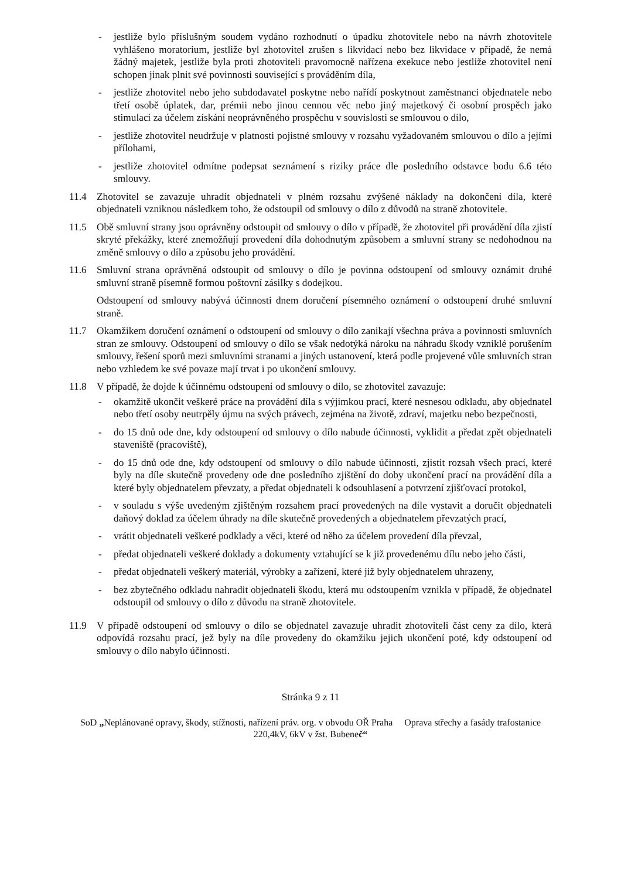- jestliže bylo příslušným soudem vydáno rozhodnutí o úpadku zhotovitele nebo na návrh zhotovitele vyhlášeno moratorium, jestliže byl zhotovitel zrušen s likvidací nebo bez likvidace v případě, že nemá žádný majetek, jestliže byla proti zhotoviteli pravomocně nařízena exekuce nebo jestliže zhotovitel není schopen jinak plnit své povinnosti související s prováděním díla,
- jestliže zhotovitel nebo jeho subdodavatel poskytne nebo nařídí poskytnout zaměstnanci objednatele nebo třetí osobě úplatek, dar, prémii nebo jinou cennou věc nebo jiný majetkový či osobní prospěch jako stimulaci za účelem získání neoprávněného prospěchu v souvislosti se smlouvou o dílo,
- jestliže zhotovitel neudržuje v platnosti pojistné smlouvy v rozsahu vyžadovaném smlouvou o dílo a jejími přílohami,
- jestliže zhotovitel odmítne podepsat seznámení s riziky práce dle posledního odstavce bodu 6.6 této smlouvy.
11.4 Zhotovitel se zavazuje uhradit objednateli v plném rozsahu zvýšené náklady na dokončení díla, které objednateli vzniknou následkem toho, že odstoupil od smlouvy o dílo z důvodů na straně zhotovitele.
11.5 Obě smluvní strany jsou oprávněny odstoupit od smlouvy o dílo v případě, že zhotovitel při provádění díla zjistí skryté překážky, které znemožňují provedení díla dohodnutým způsobem a smluvní strany se nedohodnou na změně smlouvy o dílo a způsobu jeho provádění.
11.6 Smluvní strana oprávněná odstoupit od smlouvy o dílo je povinna odstoupení od smlouvy oznámit druhé smluvní straně písemně formou poštovní zásilky s dodejkou.
Odstoupení od smlouvy nabývá účinnosti dnem doručení písemného oznámení o odstoupení druhé smluvní straně.
11.7 Okamžikem doručení oznámení o odstoupení od smlouvy o dílo zanikají všechna práva a povinnosti smluvních stran ze smlouvy. Odstoupení od smlouvy o dílo se však nedotýká nároku na náhradu škody vzniklé porušením smlouvy, řešení sporů mezi smluvními stranami a jiných ustanovení, která podle projevené vůle smluvních stran nebo vzhledem ke své povaze mají trvat i po ukončení smlouvy.
11.8 V případě, že dojde k účinnému odstoupení od smlouvy o dílo, se zhotovitel zavazuje:
- okamžitě ukončit veškeré práce na provádění díla s výjimkou prací, které nesnesou odkladu, aby objednatel nebo třetí osoby neutrpěly újmu na svých právech, zejména na životě, zdraví, majetku nebo bezpečnosti,
- do 15 dnů ode dne, kdy odstoupení od smlouvy o dílo nabude účinnosti, vyklidit a předat zpět objednateli staveniště (pracoviště),
- do 15 dnů ode dne, kdy odstoupení od smlouvy o dílo nabude účinnosti, zjistit rozsah všech prací, které byly na díle skutečně provedeny ode dne posledního zjištění do doby ukončení prací na provádění díla a které byly objednatelem převzaty, a předat objednateli k odsouhlasení a potvrzení zjišťovací protokol,
- v souladu s výše uvedeným zjištěným rozsahem prací provedených na díle vystavit a doručit objednateli daňový doklad za účelem úhrady na díle skutečně provedených a objednatelem převzatých prací,
- vrátit objednateli veškeré podklady a věci, které od něho za účelem provedení díla převzal,
- předat objednateli veškeré doklady a dokumenty vztahující se k již provedenému dílu nebo jeho části,
- předat objednateli veškerý materiál, výrobky a zařízení, které již byly objednatelem uhrazeny,
- bez zbytečného odkladu nahradit objednateli škodu, která mu odstoupením vznikla v případě, že objednatel odstoupil od smlouvy o dílo z důvodu na straně zhotovitele.
11.9 V případě odstoupení od smlouvy o dílo se objednatel zavazuje uhradit zhotoviteli část ceny za dílo, která odpovídá rozsahu prací, jež byly na díle provedeny do okamžiku jejich ukončení poté, kdy odstoupení od smlouvy o dílo nabylo účinnosti.
Stránka 9 z 11
SoD „Neplánované opravy, škody, stížnosti, nařízení práv. org. v obvodu OŘ Praha Oprava střechy a fasády trafostanice 220,4kV, 6kV v žst. Bubeneč“